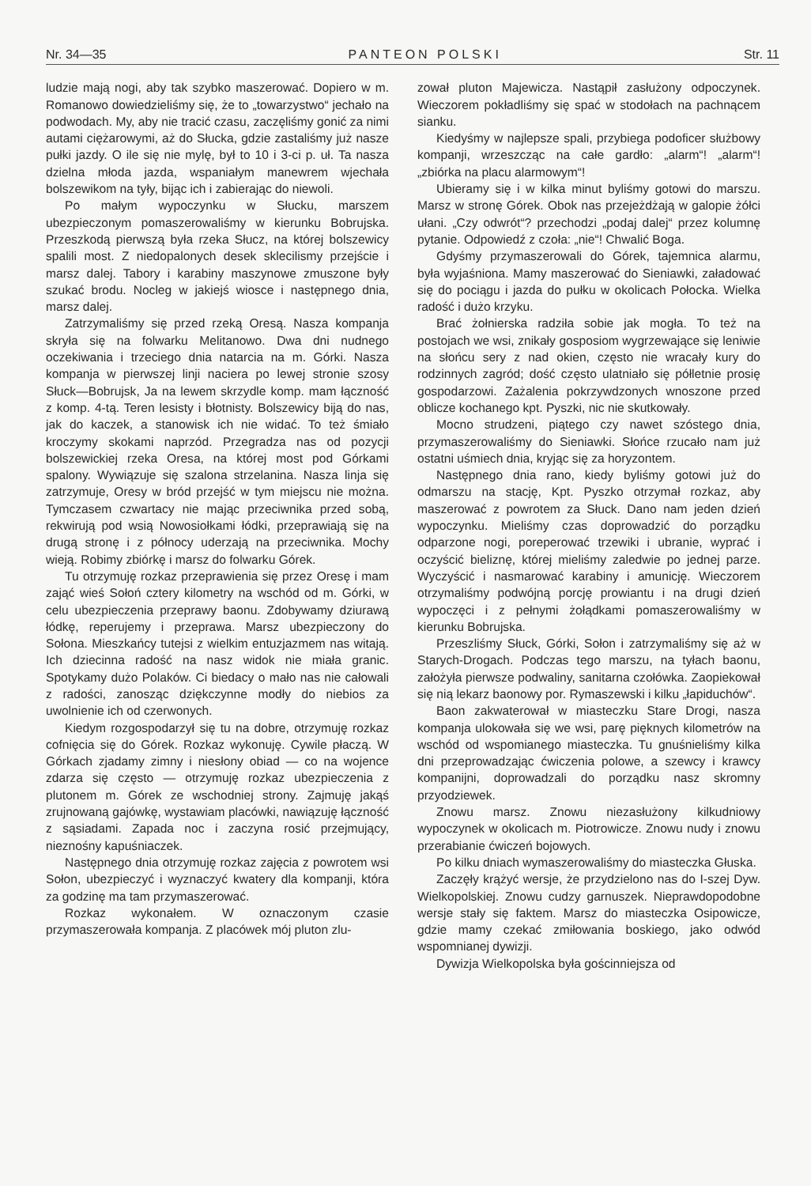Nr. 34—35 PANTEON POLSKI Str. 11
ludzie mają nogi, aby tak szybko maszerować. Dopiero w m. Romanowo dowiedzieliśmy się, że to „towarzystwo“ jechało na podwodach. My, aby nie tracić czasu, zaczęliśmy gonić za nimi autami ciężarowymi, aż do Słucka, gdzie zastaliśmy już nasze pułki jazdy. O ile się nie mylę, był to 10 i 3-ci p. uł. Ta nasza dzielna młoda jazda, wspaniałym manewrem wjechała bolszewikom na tyły, bijąc ich i zabierając do niewoli.
Po małym wypoczynku w Słucku, marszem ubezpieczonym pomaszerowaliśmy w kierunku Bobrujska. Przeszkodą pierwszą była rzeka Słucz, na której bolszewicy spalili most. Z niedopalonych desek sklecilismy przejście i marsz dalej. Tabory i karabiny maszynowe zmuszone były szukać brodu. Nocleg w jakiejś wiosce i następnego dnia, marsz dalej.
Zatrzymaliśmy się przed rzeką Oresą. Nasza kompanja skryła się na folwarku Melitanowo. Dwa dni nudnego oczekiwania i trzeciego dnia natarcia na m. Górki. Nasza kompanja w pierwszej linji naciera po lewej stronie szosy Słuck—Bobrujsk, Ja na lewem skrzydle komp. mam łączność z komp. 4-tą. Teren lesisty i błotnisty. Bolszewicy biją do nas, jak do kaczek, a stanowisk ich nie widać. To też śmiało kroczymy skokami naprzód. Przegradza nas od pozycji bolszewickiej rzeka Oresa, na której most pod Górkami spalony. Wywiązuje się szalona strzelanina. Nasza linja się zatrzymuje, Oresy w bród przejść w tym miejscu nie można. Tymczasem czwartacy nie mając przeciwnika przed sobą, rekwirują pod wsią Nowosiołkami łódki, przeprawiają się na drugą stronę i z północy uderzają na przeciwnika. Mochy wieją. Robimy zbiórkę i marsz do folwarku Górek.
Tu otrzymuję rozkaz przeprawienia się przez Oresę i mam zająć wieś Sołoń cztery kilometry na wschód od m. Górki, w celu ubezpieczenia przeprawy baonu. Zdobywamy dziurawą łódkę, reperujemy i przeprawa. Marsz ubezpieczony do Sołona. Mieszkańcy tutejsi z wielkim entuzjazmem nas witają. Ich dziecinna radość na nasz widok nie miała granic. Spotykamy dużo Polaków. Ci biedacy o mało nas nie całowali z radości, zanosząc dziękczynne modły do niebios za uwolnienie ich od czerwonych.
Kiedym rozgospodarzył się tu na dobre, otrzymuję rozkaz cofnięcia się do Górek. Rozkaz wykonuję. Cywile płaczą. W Górkach zjadamy zimny i niesłony obiad — co na wojence zdarza się często — otrzymuję rozkaz ubezpieczenia z plutonem m. Górek ze wschodniej strony. Zajmuję jakąś zrujnowaną gajówkę, wystawiam placówki, nawiązuję łączność z sąsiadami. Zapada noc i zaczyna rosić przejmujący, nieznośny kapuśniaczek.
Następnego dnia otrzymuję rozkaz zajęcia z powrotem wsi Sołon, ubezpieczyć i wyznaczyć kwatery dla kompanji, która za godzinę ma tam przymaszerować.
Rozkaz wykonałem. W oznaczonym czasie przymaszerowała kompanja. Z placówek mój pluton zlu-
zował pluton Majewicza. Nastąpił zasłużony odpoczynek. Wieczorem pokładliśmy się spać w stodołach na pachnącem sianku.
Kiedyśmy w najlepsze spali, przybiega podoficer służbowy kompanji, wrzeszcząc na całe gardło: „alarm“! „alarm“! „zbiórka na placu alarmowym“!
Ubieramy się i w kilka minut byliśmy gotowi do marszu. Marsz w stronę Górek. Obok nas przejeżdżają w galopie żółci ułani. „Czy odwrót“? przechodzi „podaj dalej“ przez kolumnę pytanie. Odpowiedź z czoła: „nie“! Chwalić Boga.
Gdyśmy przymaszerowali do Górek, tajemnica alarmu, była wyjaśniona. Mamy maszerować do Sieniawki, załadować się do pociągu i jazda do pułku w okolicach Połocka. Wielka radość i dużo krzyku.
Brać żołnierska radziła sobie jak mogła. To też na postojach we wsi, znikały gosposiom wygrzewające się leniwie na słońcu sery z nad okien, często nie wracały kury do rodzinnych zagród; dość często ulatniało się półletnie prosię gospodarzowi. Zażalenia pokrzywdzonych wnoszone przed oblicze kochanego kpt. Pyszki, nic nie skutkowały.
Mocno strudzeni, piątego czy nawet szóstego dnia, przymaszerowaliśmy do Sieniawki. Słońce rzucało nam już ostatni uśmiech dnia, kryjąc się za horyzontem.
Następnego dnia rano, kiedy byliśmy gotowi już do odmarszu na stację, Kpt. Pyszko otrzymał rozkaz, aby maszerować z powrotem za Słuck. Dano nam jeden dzień wypoczynku. Mieliśmy czas doprowadzić do porządku odparzone nogi, poreperować trzewiki i ubranie, wyprać i oczyścić bieliznę, której mieliśmy zaledwie po jednej parze. Wyczyścić i nasmarować karabiny i amunicję. Wieczorem otrzymaliśmy podwójną porcję prowiantu i na drugi dzień wypoczęci i z pełnymi żołądkami pomaszerowaliśmy w kierunku Bobrujska.
Przeszliśmy Słuck, Górki, Sołon i zatrzymaliśmy się aż w Starych-Drogach. Podczas tego marszu, na tyłach baonu, założyła pierwsze podwaliny, sanitarna czołówka. Zaopiekował się nią lekarz baonowy por. Rymaszewski i kilku „łapiduchów“.
Baon zakwaterował w miasteczku Stare Drogi, nasza kompanja ulokowała się we wsi, parę pięknych kilometrów na wschód od wspomianego miasteczka. Tu gnuśnieliśmy kilka dni przeprowadzając ćwiczenia polowe, a szewcy i krawcy kompanijni, doprowadzali do porządku nasz skromny przyodziewek.
Znowu marsz. Znowu niezasłużony kilkudniowy wypoczynek w okolicach m. Piotrowicze. Znowu nudy i znowu przerabianie ćwiczeń bojowych.
Po kilku dniach wymaszerowaliśmy do miasteczka Głuska.
Zaczęły krążyć wersje, że przydzielono nas do I-szej Dyw. Wielkopolskiej. Znowu cudzy garnuszek. Nieprawdopodobne wersje stały się faktem. Marsz do miasteczka Osipowicze, gdzie mamy czekać zmiłowania boskiego, jako odwód wspomnianej dywizji.
Dywizja Wielkopolska była gościnniejsza od